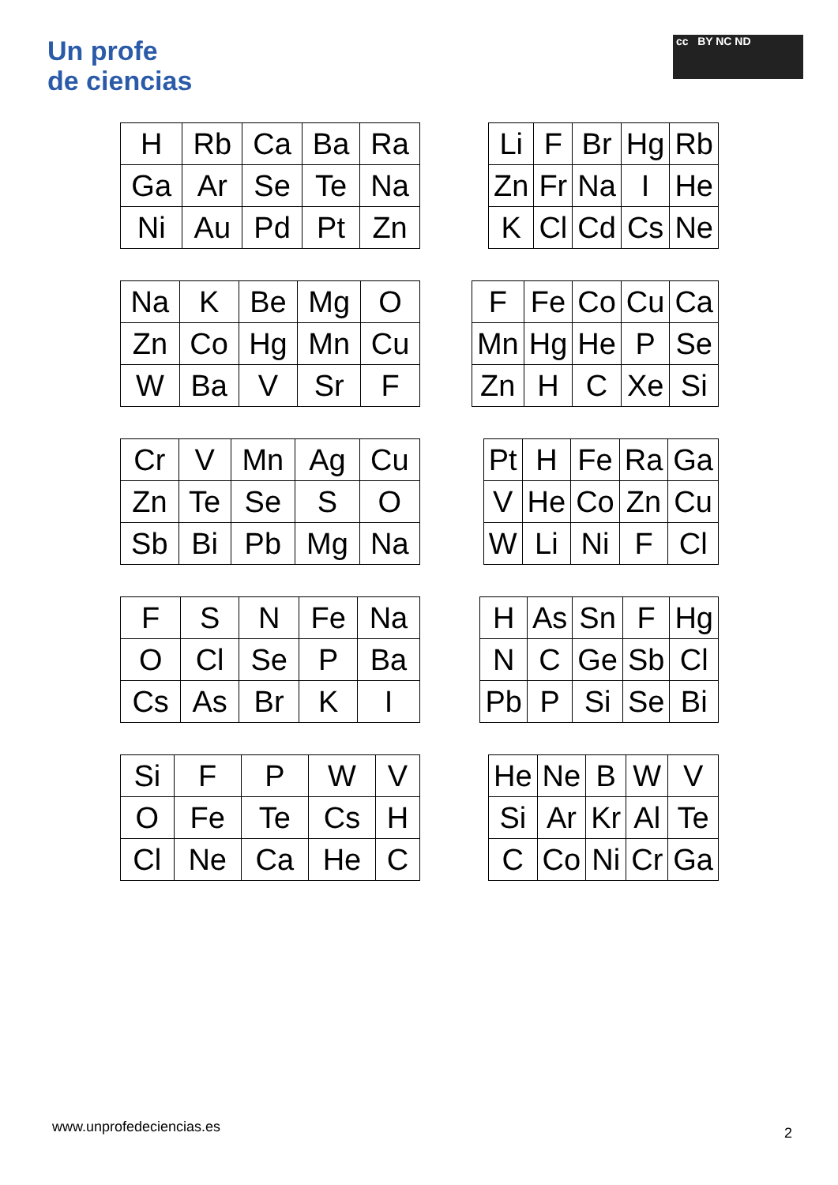Un profe
de ciencias
cc BY NC ND
| H | Rb | Ca | Ba | Ra |
| Ga | Ar | Se | Te | Na |
| Ni | Au | Pd | Pt | Zn |
| Li | F | Br | Hg | Rb |
| Zn | Fr | Na | I | He |
| K | Cl | Cd | Cs | Ne |
| Na | K | Be | Mg | O |
| Zn | Co | Hg | Mn | Cu |
| W | Ba | V | Sr | F |
| F | Fe | Co | Cu | Ca |
| Mn | Hg | He | P | Se |
| Zn | H | C | Xe | Si |
| Cr | V | Mn | Ag | Cu |
| Zn | Te | Se | S | O |
| Sb | Bi | Pb | Mg | Na |
| Pt | H | Fe | Ra | Ga |
| V | He | Co | Zn | Cu |
| W | Li | Ni | F | Cl |
| F | S | N | Fe | Na |
| O | Cl | Se | P | Ba |
| Cs | As | Br | K | I |
| H | As | Sn | F | Hg |
| N | C | Ge | Sb | Cl |
| Pb | P | Si | Se | Bi |
| Si | F | P | W | V |
| O | Fe | Te | Cs | H |
| Cl | Ne | Ca | He | C |
| He | Ne | B | W | V |
| Si | Ar | Kr | Al | Te |
| C | Co | Ni | Cr | Ga |
www.unprofedeciencias.es 2